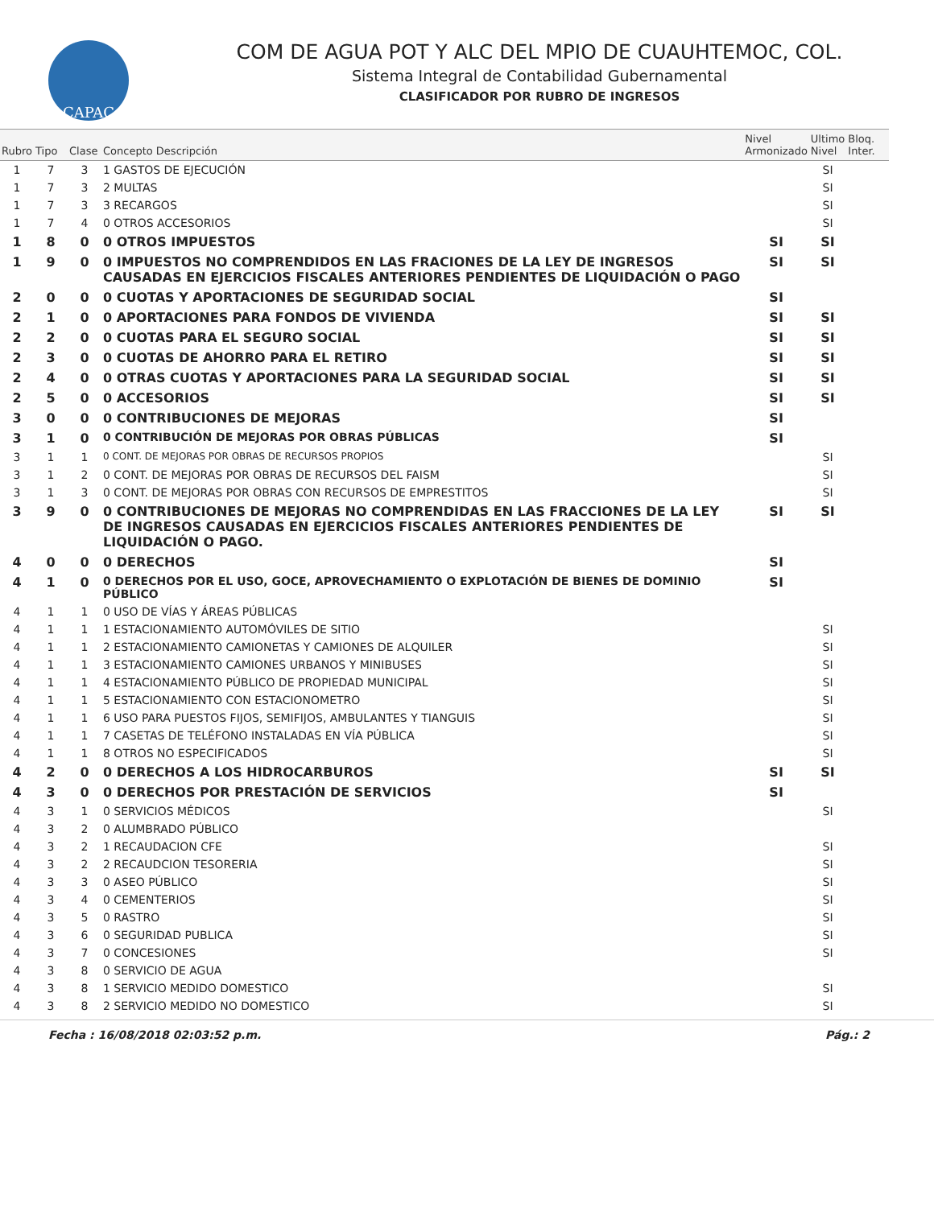CAPAC
COM DE AGUA POT Y ALC DEL MPIO DE CUAUHTEMOC, COL.
Sistema Integral de Contabilidad Gubernamental
CLASIFICADOR POR RUBRO DE INGRESOS
| Rubro | Tipo | Clase | Concepto Descripción | Nivel Armonizado | Ultimo Nivel | Bloq. Inter. |
| --- | --- | --- | --- | --- | --- | --- |
| 1 | 7 | 3 | 1 GASTOS DE EJECUCIÓN | | SI | |
| 1 | 7 | 3 | 2 MULTAS | | SI | |
| 1 | 7 | 3 | 3 RECARGOS | | SI | |
| 1 | 7 | 4 | 0 OTROS ACCESORIOS | | SI | |
| 1 | 8 | 0 | 0 OTROS IMPUESTOS | SI | SI | |
| 1 | 9 | 0 | 0 IMPUESTOS NO COMPRENDIDOS EN LAS FRACIONES DE LA LEY DE INGRESOS CAUSADAS EN EJERCICIOS FISCALES ANTERIORES PENDIENTES DE LIQUIDACIÓN O PAGO | SI | SI | |
| 2 | 0 | 0 | 0 CUOTAS Y APORTACIONES DE SEGURIDAD SOCIAL | SI | | |
| 2 | 1 | 0 | 0 APORTACIONES PARA FONDOS DE VIVIENDA | SI | SI | |
| 2 | 2 | 0 | 0 CUOTAS PARA EL SEGURO SOCIAL | SI | SI | |
| 2 | 3 | 0 | 0 CUOTAS DE AHORRO PARA EL RETIRO | SI | SI | |
| 2 | 4 | 0 | 0 OTRAS CUOTAS Y APORTACIONES PARA LA SEGURIDAD SOCIAL | SI | SI | |
| 2 | 5 | 0 | 0 ACCESORIOS | SI | SI | |
| 3 | 0 | 0 | 0 CONTRIBUCIONES DE MEJORAS | SI | | |
| 3 | 1 | 0 | 0 CONTRIBUCIÓN DE MEJORAS POR OBRAS PÚBLICAS | SI | | |
| 3 | 1 | 1 | 0 CONT. DE MEJORAS POR OBRAS DE RECURSOS PROPIOS | | SI | |
| 3 | 1 | 2 | 0 CONT. DE MEJORAS POR OBRAS DE RECURSOS DEL FAISM | | SI | |
| 3 | 1 | 3 | 0 CONT. DE MEJORAS POR OBRAS CON RECURSOS DE EMPRESTITOS | | SI | |
| 3 | 9 | 0 | 0 CONTRIBUCIONES DE MEJORAS NO COMPRENDIDAS EN LAS FRACCIONES DE LA LEY DE INGRESOS CAUSADAS EN EJERCICIOS FISCALES ANTERIORES PENDIENTES DE LIQUIDACIÓN O PAGO. | SI | SI | |
| 4 | 0 | 0 | 0 DERECHOS | SI | | |
| 4 | 1 | 0 | 0 DERECHOS POR EL USO, GOCE, APROVECHAMIENTO O EXPLOTACIÓN DE BIENES DE DOMINIO PÚBLICO | SI | | |
| 4 | 1 | 1 | 0 USO DE VÍAS Y ÁREAS PÚBLICAS | | | |
| 4 | 1 | 1 | 1 ESTACIONAMIENTO AUTOMÓVILES DE SITIO | | SI | |
| 4 | 1 | 1 | 2 ESTACIONAMIENTO CAMIONETAS Y CAMIONES DE ALQUILER | | SI | |
| 4 | 1 | 1 | 3 ESTACIONAMIENTO CAMIONES URBANOS Y MINIBUSES | | SI | |
| 4 | 1 | 1 | 4 ESTACIONAMIENTO PÚBLICO DE PROPIEDAD MUNICIPAL | | SI | |
| 4 | 1 | 1 | 5 ESTACIONAMIENTO CON ESTACIONOMETRO | | SI | |
| 4 | 1 | 1 | 6 USO PARA PUESTOS FIJOS, SEMIFIJOS, AMBULANTES Y TIANGUIS | | SI | |
| 4 | 1 | 1 | 7 CASETAS DE TELÉFONO INSTALADAS EN VÍA PÚBLICA | | SI | |
| 4 | 1 | 1 | 8 OTROS NO ESPECIFICADOS | | SI | |
| 4 | 2 | 0 | 0 DERECHOS A LOS HIDROCARBUROS | SI | SI | |
| 4 | 3 | 0 | 0 DERECHOS POR PRESTACIÓN DE SERVICIOS | SI | | |
| 4 | 3 | 1 | 0 SERVICIOS MÉDICOS | | SI | |
| 4 | 3 | 2 | 0 ALUMBRADO PÚBLICO | | | |
| 4 | 3 | 2 | 1 RECAUDACION CFE | | SI | |
| 4 | 3 | 2 | 2 RECAUDCION TESORERIA | | SI | |
| 4 | 3 | 3 | 0 ASEO PÚBLICO | | SI | |
| 4 | 3 | 4 | 0 CEMENTERIOS | | SI | |
| 4 | 3 | 5 | 0 RASTRO | | SI | |
| 4 | 3 | 6 | 0 SEGURIDAD PUBLICA | | SI | |
| 4 | 3 | 7 | 0 CONCESIONES | | SI | |
| 4 | 3 | 8 | 0 SERVICIO DE AGUA | | | |
| 4 | 3 | 8 | 1 SERVICIO MEDIDO DOMESTICO | | SI | |
| 4 | 3 | 8 | 2 SERVICIO MEDIDO NO DOMESTICO | | SI | |
Fecha : 16/08/2018 02:03:52 p.m. Pág.: 2